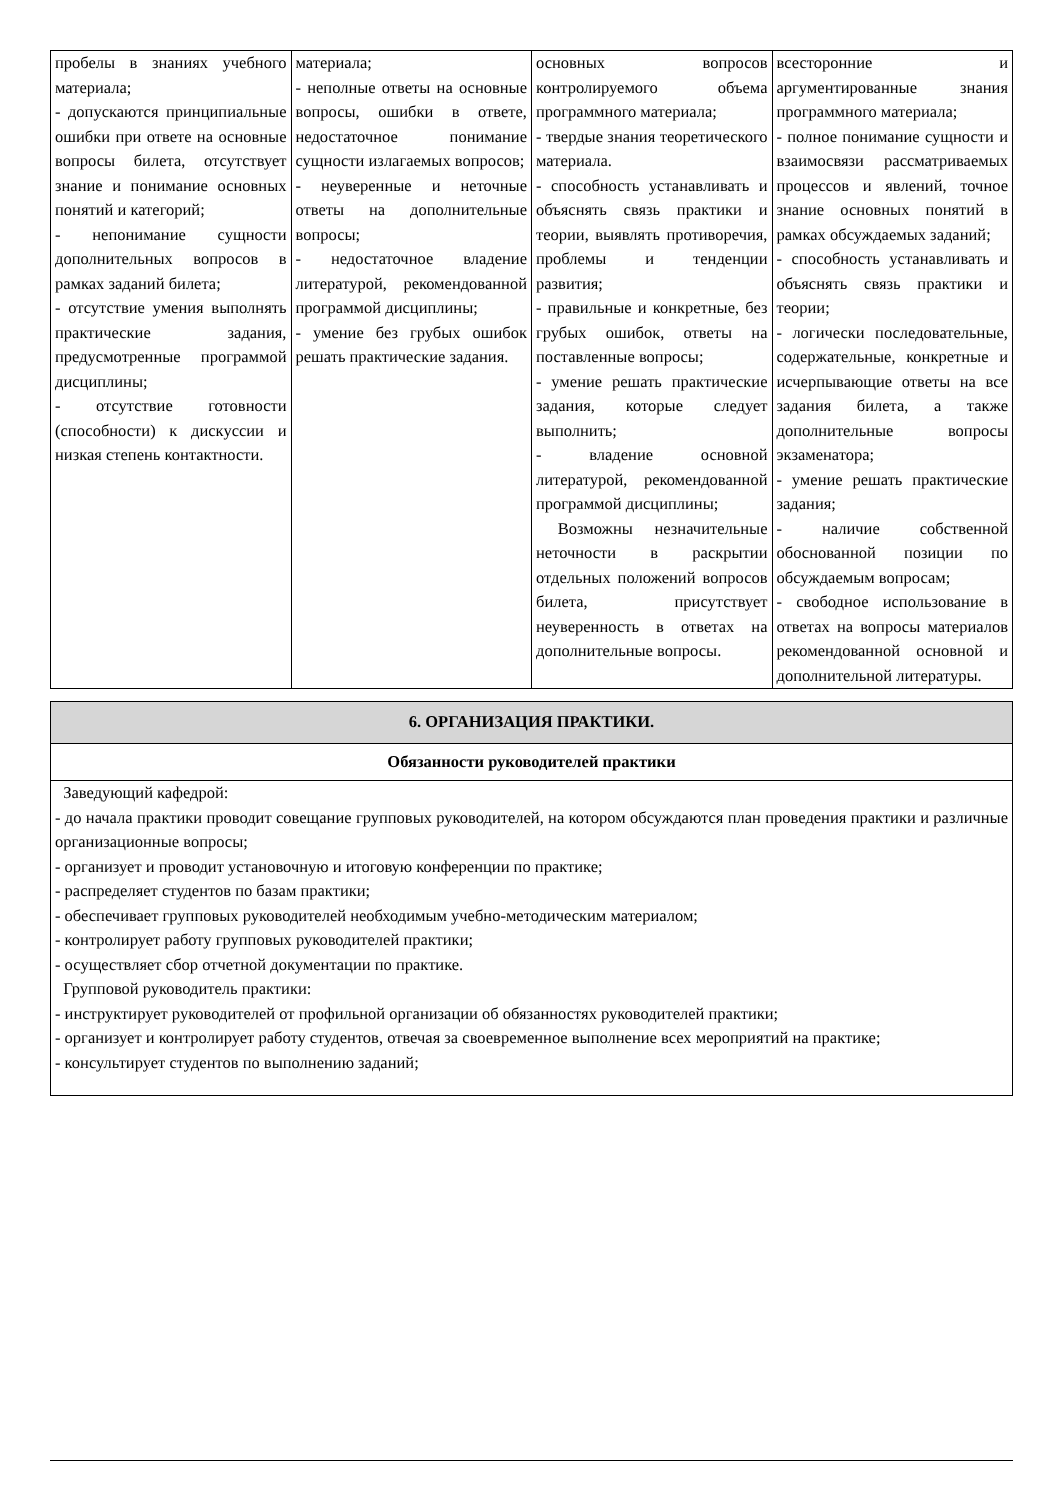| пробелы в знаниях учебного материала; - допускаются принципиальные ошибки при ответе на основные вопросы билета, отсутствует знание и понимание основных понятий и категорий; - непонимание сущности дополнительных вопросов в рамках заданий билета; - отсутствие умения выполнять практические задания, предусмотренные программой дисциплины; - отсутствие готовности (способности) к дискуссии и низкая степень контактности. | материала; - неполные ответы на основные вопросы, ошибки в ответе, недостаточное понимание сущности излагаемых вопросов; - неуверенные и неточные ответы на дополнительные вопросы; - недостаточное владение литературой, рекомендованной программой дисциплины; - умение без грубых ошибок решать практические задания. | основных вопросов контролируемого объема программного материала; - твердые знания теоретического материала. - способность устанавливать и объяснять связь практики и теории, выявлять противоречия, проблемы и тенденции развития; - правильные и конкретные, без грубых ошибок, ответы на поставленные вопросы; - умение решать практические задания, которые следует выполнить; - владение основной литературой, рекомендованной программой дисциплины; Возможны незначительные неточности в раскрытии отдельных положений вопросов билета, присутствует неуверенность в ответах на дополнительные вопросы. | всесторонние и аргументированные знания программного материала; - полное понимание сущности и взаимосвязи рассматриваемых процессов и явлений, точное знание основных понятий в рамках обсуждаемых заданий; - способность устанавливать и объяснять связь практики и теории; - логически последовательные, содержательные, конкретные и исчерпывающие ответы на все задания билета, а также дополнительные вопросы экзаменатора; - умение решать практические задания; - наличие собственной обоснованной позиции по обсуждаемым вопросам; - свободное использование в ответах на вопросы материалов рекомендованной основной и дополнительной литературы. |
| 6. ОРГАНИЗАЦИЯ ПРАКТИКИ. |
| Обязанности руководителей практики |
| Заведующий кафедрой: - до начала практики проводит совещание групповых руководителей, на котором обсуждаются план проведения практики и различные организационные вопросы; - организует и проводит установочную и итоговую конференции по практике; - распределяет студентов по базам практики; - обеспечивает групповых руководителей необходимым учебно-методическим материалом; - контролирует работу групповых руководителей практики; - осуществляет сбор отчетной документации по практике. Групповой руководитель практики: - инструктирует руководителей от профильной организации об обязанностях руководителей практики; - организует и контролирует работу студентов, отвечая за своевременное выполнение всех мероприятий на практике; - консультирует студентов по выполнению заданий; |